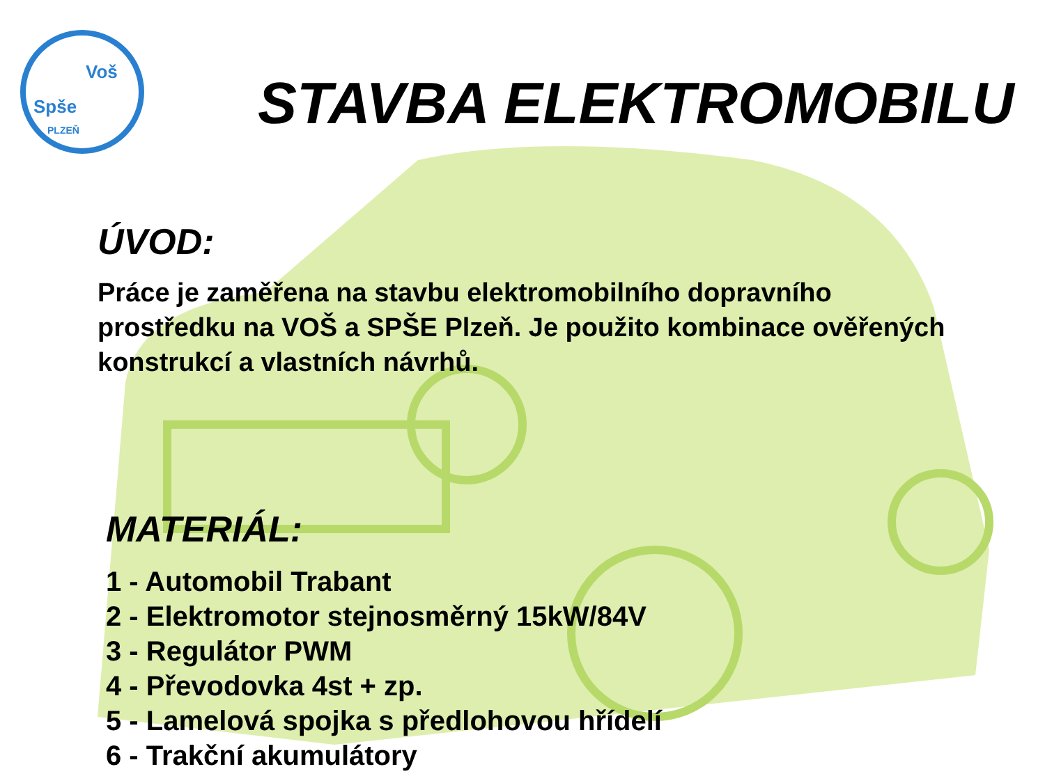Voš
Spše
PLZEŇ
STAVBA ELEKTROMOBILU
ÚVOD:
Práce je zaměřena na stavbu elektromobilního dopravního prostředku na VOŠ a SPŠE Plzeň. Je použito kombinace ověřených konstrukcí a vlastních návrhů.
MATERIÁL:
1 - Automobil Trabant
2 - Elektromotor stejnosměrný 15kW/84V
3 - Regulátor PWM
4 - Převodovka 4st + zp.
5 - Lamelová spojka s předlohovou hřídelí
6 - Trakční akumulátory